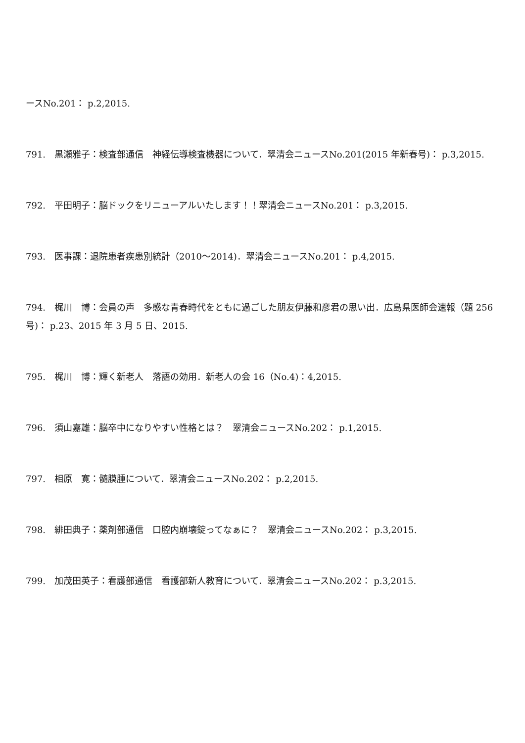ースNo.201： p.2,2015.
791.　黒瀬雅子：検査部通信　神経伝導検査機器について．翠清会ニュースNo.201(2015 年新春号)： p.3,2015.
792.　平田明子：脳ドックをリニューアルいたします！！翠清会ニュースNo.201： p.3,2015.
793.　医事課：退院患者疾患別統計（2010〜2014)．翠清会ニュースNo.201： p.4,2015.
794.　梶川　博：会員の声　多感な青春時代をともに過ごした朋友伊藤和彦君の思い出．広島県医師会速報（題 256 号)： p.23、2015 年 3 月 5 日、2015.
795.　梶川　博：輝く新老人　落語の効用．新老人の会 16（No.4)：4,2015.
796.　須山嘉雄：脳卒中になりやすい性格とは？　翠清会ニュースNo.202： p.1,2015.
797.　相原　寛：髄膜腫について．翠清会ニュースNo.202： p.2,2015.
798.　緋田典子：薬剤部通信　口腔内崩壊錠ってなぁに？　翠清会ニュースNo.202： p.3,2015.
799.　加茂田英子：看護部通信　看護部新人教育について．翠清会ニュースNo.202： p.3,2015.